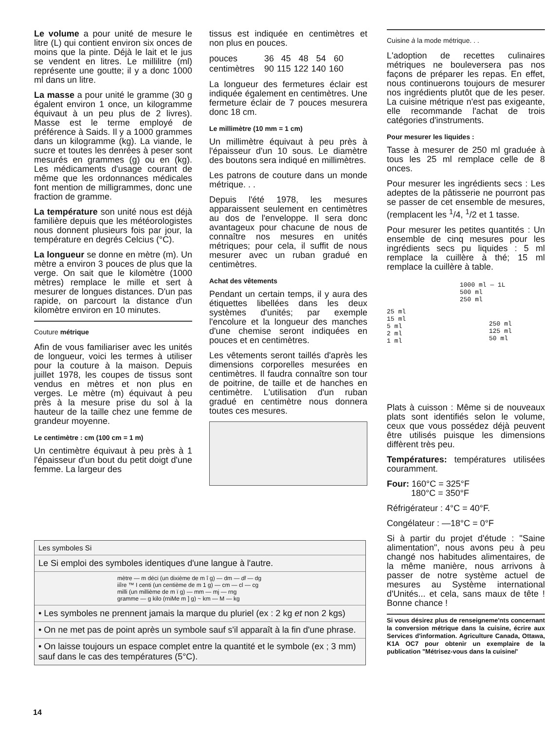Le volume a pour unité de mesure le litre (L) qui contient environ six onces de moins que la pinte. Déjà le lait et le jus se vendent en litres. Le millilitre (ml) représente une goutte; il y a donc 1000 ml dans un litre.
La masse a pour unité le gramme (30 g égalent environ 1 once, un kilogramme équivaut à un peu plus de 2 livres). Masse est le terme employé de préférence à Saids. Il y a 1000 grammes dans un kilogramme (kg). La viande, le sucre et toutes les denrées à peser sont mesurés en grammes (g) ou en (kg). Les médicaments d'usage courant de même que les ordonnances médicales font mention de milligrammes, donc une fraction de gramme.
La température son unité nous est déjà familière depuis que les météorologistes nous donnent plusieurs fois par jour, la température en degrés Celcius (°C).
La longueur se donne en mètre (m). Un mètre a environ 3 pouces de plus que la verge. On sait que le kilomètre (1000 mètres) remplace le mille et sert à mesurer de longues distances. D'un pas rapide, on parcourt la distance d'un kilomètre environ en 10 minutes.
Couture métrique
Afin de vous familiariser avec les unités de longueur, voici les termes à utiliser pour la couture à la maison. Depuis juillet 1978, les coupes de tissus sont vendus en mètres et non plus en verges. Le mètre (m) équivaut à peu près à la mesure prise du sol à la hauteur de la taille chez une femme de grandeur moyenne.
Le centimètre : cm (100 cm = 1 m)
Un centimètre équivaut à peu près à 1 l'épaisseur d'un bout du petit doigt d'une femme. La largeur des
tissus est indiquée en centimètres et non plus en pouces.
| pouces | 36 | 45 | 48 | 54 | 60 |
| centimètres | 90 | 115 | 122 | 140 | 160 |
La longueur des fermetures éclair est indiquée également en centimètres. Une fermeture éclair de 7 pouces mesurera donc 18 cm.
Le millimètre (10 mm = 1 cm)
Un millimètre équivaut à peu près à l'épaisseur d'un 10 sous. Le diamètre des boutons sera indiqué en millimètres.
Les patrons de couture dans un monde métrique. . .
Depuis l'été 1978, les mesures apparaissent seulement en centimètres au dos de l'enveloppe. Il sera donc avantageux pour chacune de nous de connaître nos mesures en unités métriques; pour cela, il suffit de nous mesurer avec un ruban gradué en centimètres.
Achat des vêtements
Pendant un certain temps, il y aura des étiquettes libellées dans les deux systèmes d'unités; par exemple l'encolure et la longueur des manches d'une chemise seront indiquées en pouces et en centimètres.
Les vêtements seront taillés d'après les dimensions corporelles mesurées en centimètres. Il faudra connaître son tour de poitrine, de taille et de hanches en centimètre. L'utilisation d'un ruban gradué en centimètre nous donnera toutes ces mesures.
Cuisine à la mode métrique. . .
L'adoption de recettes culinaires métriques ne bouleversera pas nos façons de préparer les repas. En effet, nous continuerons toujours de mesurer nos ingrédients plutôt que de les peser. La cuisine métrique n'est pas exigeante, elle recommande l'achat de trois catégories d'instruments.
Pour mesurer les liquides :
Tasse à mesurer de 250 ml graduée à tous les 25 ml remplace celle de 8 onces.
Pour mesurer les ingrédients secs : Les adeptes de la pâtisserie ne pourront pas se passer de cet ensemble de mesures, (remplacent les <sup>1</sup>/4, <sup>1</sup>/2 et 1 tasse.
Pour mesurer les petites quantités : Un ensemble de cinq mesures pour les ingrédients secs pu liquides : 5 ml remplace la cuillère à thé; 15 ml remplace la cuillère à table.
1000 ml — 1L
500 ml
250 ml
25 ml
15 ml
5 ml
2 ml
1 ml
250 ml
125 ml
50 ml
Plats à cuisson : Même si de nouveaux plats sont identifiés selon le volume, ceux que vous possédez déjà peuvent être utilisés puisque les dimensions diffèrent très peu.
Températures: températures utilisées couramment.
Four: 160°C = 325°F
180°C = 350°F
Réfrigérateur : 4°C = 40°F.
Congélateur : —18°C = 0°F
Si à partir du projet d'étude : "Saine alimentation", nous avons peu à peu changé nos habitudes alimentaires, de la même manière, nous arrivons à passer de notre système actuel de mesures au Système international d'Unités... et cela, sans maux de tête ! Bonne chance !
Si vous désirez plus de renseigneme'nts concernant la conversion métrique dans la cuisine, écrire aux Services d'information. Agriculture Canada, Ottawa, K1A OC7 pour obtenir un exemplaire de la publication "Métrisez-vous dans la cuisine/'
Les symboles Si
Le Si emploi des symboles identiques d'une langue à l'autre.
mètre — m déci (un dixième de m î g) — dm — dl — dg
iiîre ™ I centi (un centième de m 1 g) — cm — cl — cg
milli (un millième de m ï g) — mm — mj — rng
gramme — g kilo (rniMe m ] g) ~ km — M — kg
• Les symboles ne prennent jamais la marque du pluriel (ex : 2 kg et non 2 kgs)
• On ne met pas de point après un symbole sauf s'il apparaît à la fin d'une phrase.
• On laisse toujours un espace complet entre la quantité et le symbole (ex ; 3 mm) sauf dans le cas des températures (5°C).
14